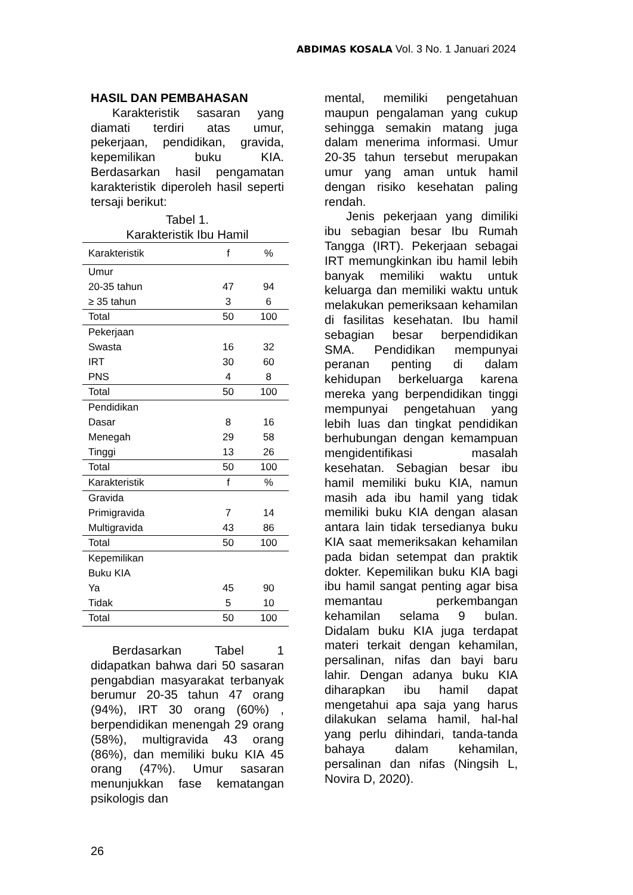ABDIMAS KOSALA Vol. 3 No. 1 Januari 2024
HASIL DAN PEMBAHASAN
Karakteristik sasaran yang diamati terdiri atas umur, pekerjaan, pendidikan, gravida, kepemilikan buku KIA. Berdasarkan hasil pengamatan karakteristik diperoleh hasil seperti tersaji berikut:
Tabel 1.
Karakteristik Ibu Hamil
| Karakteristik | f | % |
| --- | --- | --- |
| Umur | | |
| 20-35 tahun | 47 | 94 |
| ≥ 35 tahun | 3 | 6 |
| Total | 50 | 100 |
| Pekerjaan | | |
| Swasta | 16 | 32 |
| IRT | 30 | 60 |
| PNS | 4 | 8 |
| Total | 50 | 100 |
| Pendidikan | | |
| Dasar | 8 | 16 |
| Menegah | 29 | 58 |
| Tinggi | 13 | 26 |
| Total | 50 | 100 |
| Karakteristik | f | % |
| Gravida | | |
| Primigravida | 7 | 14 |
| Multigravida | 43 | 86 |
| Total | 50 | 100 |
| Kepemilikan Buku KIA | | |
| Ya | 45 | 90 |
| Tidak | 5 | 10 |
| Total | 50 | 100 |
Berdasarkan Tabel 1 didapatkan bahwa dari 50 sasaran pengabdian masyarakat terbanyak berumur 20-35 tahun 47 orang (94%), IRT 30 orang (60%) , berpendidikan menengah 29 orang (58%), multigravida 43 orang (86%), dan memiliki buku KIA 45 orang (47%). Umur sasaran menunjukkan fase kematangan psikologis dan
mental, memiliki pengetahuan maupun pengalaman yang cukup sehingga semakin matang juga dalam menerima informasi. Umur 20-35 tahun tersebut merupakan umur yang aman untuk hamil dengan risiko kesehatan paling rendah.
Jenis pekerjaan yang dimiliki ibu sebagian besar Ibu Rumah Tangga (IRT). Pekerjaan sebagai IRT memungkinkan ibu hamil lebih banyak memiliki waktu untuk keluarga dan memiliki waktu untuk melakukan pemeriksaan kehamilan di fasilitas kesehatan. Ibu hamil sebagian besar berpendidikan SMA. Pendidikan mempunyai peranan penting di dalam kehidupan berkeluarga karena mereka yang berpendidikan tinggi mempunyai pengetahuan yang lebih luas dan tingkat pendidikan berhubungan dengan kemampuan mengidentifikasi masalah kesehatan. Sebagian besar ibu hamil memiliki buku KIA, namun masih ada ibu hamil yang tidak memiliki buku KIA dengan alasan antara lain tidak tersedianya buku KIA saat memeriksakan kehamilan pada bidan setempat dan praktik dokter. Kepemilikan buku KIA bagi ibu hamil sangat penting agar bisa memantau perkembangan kehamilan selama 9 bulan. Didalam buku KIA juga terdapat materi terkait dengan kehamilan, persalinan, nifas dan bayi baru lahir. Dengan adanya buku KIA diharapkan ibu hamil dapat mengetahui apa saja yang harus dilakukan selama hamil, hal-hal yang perlu dihindari, tanda-tanda bahaya dalam kehamilan, persalinan dan nifas (Ningsih L, Novira D, 2020).
26